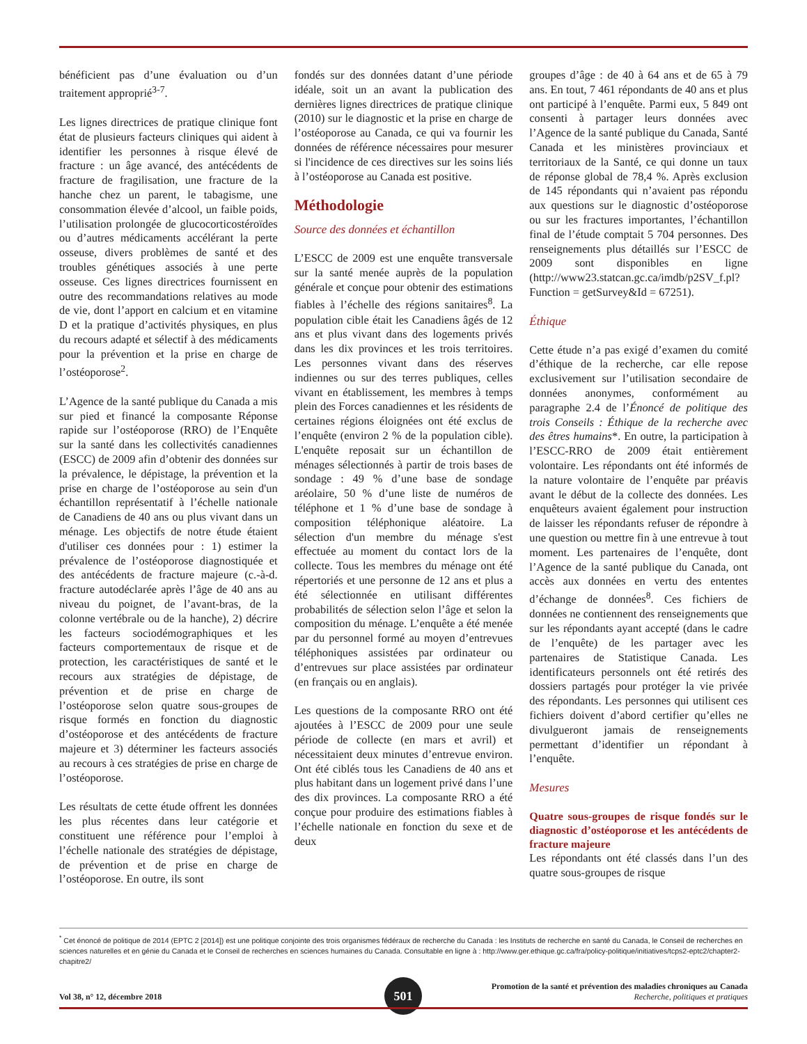bénéficient pas d’une évaluation ou d’un traitement approprié<sup>3-7</sup>.
Les lignes directrices de pratique clinique font état de plusieurs facteurs cliniques qui aident à identifier les personnes à risque élevé de fracture : un âge avancé, des antécédents de fracture de fragilisation, une fracture de la hanche chez un parent, le tabagisme, une consommation élevée d’alcool, un faible poids, l’utilisation prolongée de glucocorticostéroïdes ou d’autres médicaments accélérant la perte osseuse, divers problèmes de santé et des troubles génétiques associés à une perte osseuse. Ces lignes directrices fournissent en outre des recommandations relatives au mode de vie, dont l’apport en calcium et en vitamine D et la pratique d’activités physiques, en plus du recours adapté et sélectif à des médicaments pour la prévention et la prise en charge de l’ostéoporose<sup>2</sup>.
L’Agence de la santé publique du Canada a mis sur pied et financé la composante Réponse rapide sur l’ostéoporose (RRO) de l’Enquête sur la santé dans les collectivités canadiennes (ESCC) de 2009 afin d’obtenir des données sur la prévalence, le dépistage, la prévention et la prise en charge de l’ostéoporose au sein d'un échantillon représentatif à l’échelle nationale de Canadiens de 40 ans ou plus vivant dans un ménage. Les objectifs de notre étude étaient d'utiliser ces données pour : 1) estimer la prévalence de l’ostéoporose diagnostiquée et des antécédents de fracture majeure (c.-à-d. fracture autodéclarée après l’âge de 40 ans au niveau du poignet, de l’avant-bras, de la colonne vertébrale ou de la hanche), 2) décrire les facteurs sociodémographiques et les facteurs comportementaux de risque et de protection, les caractéristiques de santé et le recours aux stratégies de dépistage, de prévention et de prise en charge de l’ostéoporose selon quatre sous-groupes de risque formés en fonction du diagnostic d’ostéoporose et des antécédents de fracture majeure et 3) déterminer les facteurs associés au recours à ces stratégies de prise en charge de l’ostéoporose.
Les résultats de cette étude offrent les données les plus récentes dans leur catégorie et constituent une référence pour l’emploi à l’échelle nationale des stratégies de dépistage, de prévention et de prise en charge de l’ostéoporose. En outre, ils sont
fondés sur des données datant d’une période idéale, soit un an avant la publication des dernières lignes directrices de pratique clinique (2010) sur le diagnostic et la prise en charge de l’ostéoporose au Canada, ce qui va fournir les données de référence nécessaires pour mesurer si l'incidence de ces directives sur les soins liés à l’ostéoporose au Canada est positive.
Méthodologie
Source des données et échantillon
L’ESCC de 2009 est une enquête transversale sur la santé menée auprès de la population générale et conçue pour obtenir des estimations fiables à l’échelle des régions sanitaires<sup>8</sup>. La population cible était les Canadiens âgés de 12 ans et plus vivant dans des logements privés dans les dix provinces et les trois territoires. Les personnes vivant dans des réserves indiennes ou sur des terres publiques, celles vivant en établissement, les membres à temps plein des Forces canadiennes et les résidents de certaines régions éloignées ont été exclus de l’enquête (environ 2 % de la population cible). L'enquête reposait sur un échantillon de ménages sélectionnés à partir de trois bases de sondage : 49 % d’une base de sondage aréolaire, 50 % d’une liste de numéros de téléphone et 1 % d’une base de sondage à composition téléphonique aléatoire. La sélection d'un membre du ménage s'est effectuée au moment du contact lors de la collecte. Tous les membres du ménage ont été répertoriés et une personne de 12 ans et plus a été sélectionnée en utilisant différentes probabilités de sélection selon l’âge et selon la composition du ménage. L’enquête a été menée par du personnel formé au moyen d’entrevues téléphoniques assistées par ordinateur ou d’entrevues sur place assistées par ordinateur (en français ou en anglais).
Les questions de la composante RRO ont été ajoutées à l’ESCC de 2009 pour une seule période de collecte (en mars et avril) et nécessitaient deux minutes d’entrevue environ. Ont été ciblés tous les Canadiens de 40 ans et plus habitant dans un logement privé dans l’une des dix provinces. La composante RRO a été conçue pour produire des estimations fiables à l’échelle nationale en fonction du sexe et de deux
groupes d’âge : de 40 à 64 ans et de 65 à 79 ans. En tout, 7 461 répondants de 40 ans et plus ont participé à l’enquête. Parmi eux, 5 849 ont consenti à partager leurs données avec l’Agence de la santé publique du Canada, Santé Canada et les ministères provinciaux et territoriaux de la Santé, ce qui donne un taux de réponse global de 78,4 %. Après exclusion de 145 répondants qui n’avaient pas répondu aux questions sur le diagnostic d’ostéoporose ou sur les fractures importantes, l’échantillon final de l’étude comptait 5 704 personnes. Des renseignements plus détaillés sur l’ESCC de 2009 sont disponibles en ligne (http://www23.statcan.gc.ca/imdb/p2SV_f.pl?Function = getSurvey&Id = 67251).
Éthique
Cette étude n’a pas exigé d’examen du comité d’éthique de la recherche, car elle repose exclusivement sur l’utilisation secondaire de données anonymes, conformément au paragraphe 2.4 de l’Énoncé de politique des trois Conseils : Éthique de la recherche avec des êtres humains*. En outre, la participation à l’ESCC-RRO de 2009 était entièrement volontaire. Les répondants ont été informés de la nature volontaire de l’enquête par préavis avant le début de la collecte des données. Les enquêteurs avaient également pour instruction de laisser les répondants refuser de répondre à une question ou mettre fin à une entrevue à tout moment. Les partenaires de l’enquête, dont l’Agence de la santé publique du Canada, ont accès aux données en vertu des ententes d’échange de données<sup>8</sup>. Ces fichiers de données ne contiennent des renseignements que sur les répondants ayant accepté (dans le cadre de l’enquête) de les partager avec les partenaires de Statistique Canada. Les identificateurs personnels ont été retirés des dossiers partagés pour protéger la vie privée des répondants. Les personnes qui utilisent ces fichiers doivent d’abord certifier qu’elles ne divulgueront jamais de renseignements permettant d’identifier un répondant à l’enquête.
Mesures
Quatre sous-groupes de risque fondés sur le diagnostic d’ostéoporose et les antécédents de fracture majeure
Les répondants ont été classés dans l’un des quatre sous-groupes de risque
<sup>*</sup> Cet énoncé de politique de 2014 (EPTC 2 [2014]) est une politique conjointe des trois organismes fédéraux de recherche du Canada : les Instituts de recherche en santé du Canada, le Conseil de recherches en sciences naturelles et en génie du Canada et le Conseil de recherches en sciences humaines du Canada. Consultable en ligne à : http://www.ger.ethique.gc.ca/fra/policy-politique/initiatives/tcps2-eptc2/chapter2-chapitre2/
Vol 38, n° 12, décembre 2018
Promotion de la santé et prévention des maladies chroniques au Canada
Recherche, politiques et pratiques
501